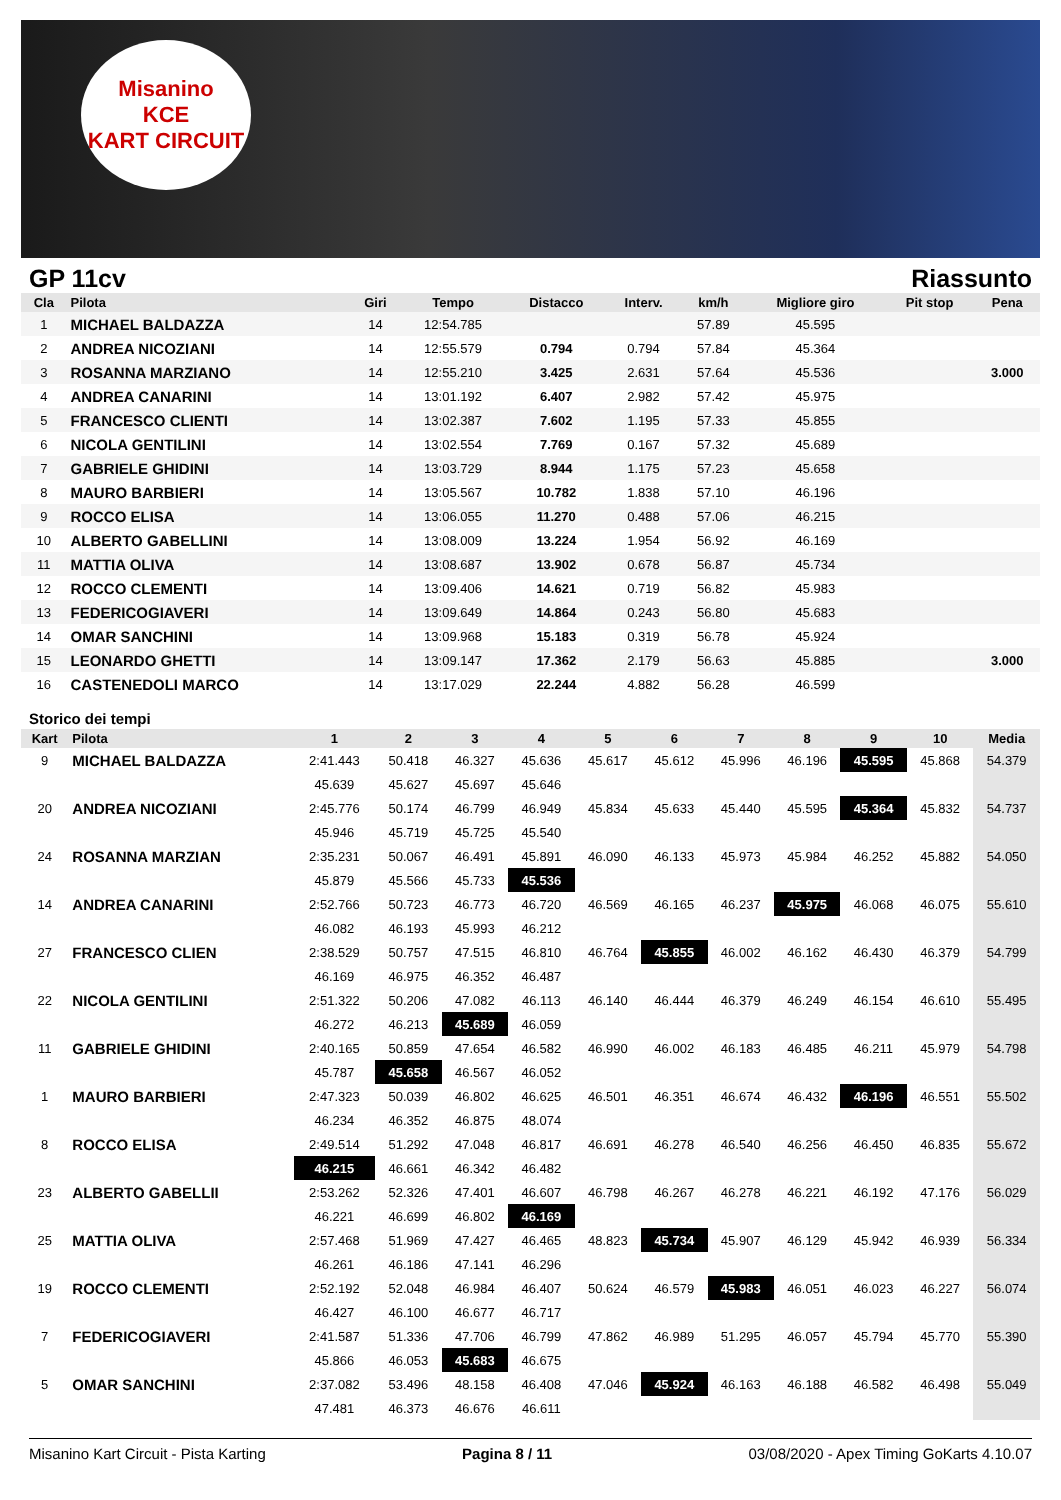Misanino
KCE
KART CIRCUIT
GP 11cv Riassunto
| Cla | Pilota | Giri | Tempo | Distacco | Interv. | km/h | Migliore giro | Pit stop | Pena |
| --- | --- | --- | --- | --- | --- | --- | --- | --- | --- |
| 1 | MICHAEL BALDAZZA | 14 | 12:54.785 | | | 57.89 | 45.595 | | |
| 2 | ANDREA NICOZIANI | 14 | 12:55.579 | 0.794 | 0.794 | 57.84 | 45.364 | | |
| 3 | ROSANNA MARZIANO | 14 | 12:55.210 | 3.425 | 2.631 | 57.64 | 45.536 | | 3.000 |
| 4 | ANDREA CANARINI | 14 | 13:01.192 | 6.407 | 2.982 | 57.42 | 45.975 | | |
| 5 | FRANCESCO CLIENTI | 14 | 13:02.387 | 7.602 | 1.195 | 57.33 | 45.855 | | |
| 6 | NICOLA GENTILINI | 14 | 13:02.554 | 7.769 | 0.167 | 57.32 | 45.689 | | |
| 7 | GABRIELE GHIDINI | 14 | 13:03.729 | 8.944 | 1.175 | 57.23 | 45.658 | | |
| 8 | MAURO BARBIERI | 14 | 13:05.567 | 10.782 | 1.838 | 57.10 | 46.196 | | |
| 9 | ROCCO ELISA | 14 | 13:06.055 | 11.270 | 0.488 | 57.06 | 46.215 | | |
| 10 | ALBERTO GABELLINI | 14 | 13:08.009 | 13.224 | 1.954 | 56.92 | 46.169 | | |
| 11 | MATTIA OLIVA | 14 | 13:08.687 | 13.902 | 0.678 | 56.87 | 45.734 | | |
| 12 | ROCCO CLEMENTI | 14 | 13:09.406 | 14.621 | 0.719 | 56.82 | 45.983 | | |
| 13 | FEDERICOGIAVERI | 14 | 13:09.649 | 14.864 | 0.243 | 56.80 | 45.683 | | |
| 14 | OMAR SANCHINI | 14 | 13:09.968 | 15.183 | 0.319 | 56.78 | 45.924 | | |
| 15 | LEONARDO GHETTI | 14 | 13:09.147 | 17.362 | 2.179 | 56.63 | 45.885 | | 3.000 |
| 16 | CASTENEDOLI MARCO | 14 | 13:17.029 | 22.244 | 4.882 | 56.28 | 46.599 | | |
Storico dei tempi
| Kart | Pilota | 1 | 2 | 3 | 4 | 5 | 6 | 7 | 8 | 9 | 10 | Media |
| --- | --- | --- | --- | --- | --- | --- | --- | --- | --- | --- | --- | --- |
| 9 | MICHAEL BALDAZZA | 2:41.443 | 50.418 | 46.327 | 45.636 | 45.617 | 45.612 | 45.996 | 46.196 | 45.595 | 45.868 | 54.379 |
| | | 45.639 | 45.627 | 45.697 | 45.646 | | | | | | | |
| 20 | ANDREA NICOZIANI | 2:45.776 | 50.174 | 46.799 | 46.949 | 45.834 | 45.633 | 45.440 | 45.595 | 45.364 | 45.832 | 54.737 |
| | | 45.946 | 45.719 | 45.725 | 45.540 | | | | | | | |
| 24 | ROSANNA MARZIAN | 2:35.231 | 50.067 | 46.491 | 45.891 | 46.090 | 46.133 | 45.973 | 45.984 | 46.252 | 45.882 | 54.050 |
| | | 45.879 | 45.566 | 45.733 | 45.536 | | | | | | | |
| 14 | ANDREA CANARINI | 2:52.766 | 50.723 | 46.773 | 46.720 | 46.569 | 46.165 | 46.237 | 45.975 | 46.068 | 46.075 | 55.610 |
| | | 46.082 | 46.193 | 45.993 | 46.212 | | | | | | | |
| 27 | FRANCESCO CLIEN | 2:38.529 | 50.757 | 47.515 | 46.810 | 46.764 | 45.855 | 46.002 | 46.162 | 46.430 | 46.379 | 54.799 |
| | | 46.169 | 46.975 | 46.352 | 46.487 | | | | | | | |
| 22 | NICOLA GENTILINI | 2:51.322 | 50.206 | 47.082 | 46.113 | 46.140 | 46.444 | 46.379 | 46.249 | 46.154 | 46.610 | 55.495 |
| | | 46.272 | 46.213 | 45.689 | 46.059 | | | | | | | |
| 11 | GABRIELE GHIDINI | 2:40.165 | 50.859 | 47.654 | 46.582 | 46.990 | 46.002 | 46.183 | 46.485 | 46.211 | 45.979 | 54.798 |
| | | 45.787 | 45.658 | 46.567 | 46.052 | | | | | | | |
| 1 | MAURO BARBIERI | 2:47.323 | 50.039 | 46.802 | 46.625 | 46.501 | 46.351 | 46.674 | 46.432 | 46.196 | 46.551 | 55.502 |
| | | 46.234 | 46.352 | 46.875 | 48.074 | | | | | | | |
| 8 | ROCCO ELISA | 2:49.514 | 51.292 | 47.048 | 46.817 | 46.691 | 46.278 | 46.540 | 46.256 | 46.450 | 46.835 | 55.672 |
| | | 46.215 | 46.661 | 46.342 | 46.482 | | | | | | | |
| 23 | ALBERTO GABELLII | 2:53.262 | 52.326 | 47.401 | 46.607 | 46.798 | 46.267 | 46.278 | 46.221 | 46.192 | 47.176 | 56.029 |
| | | 46.221 | 46.699 | 46.802 | 46.169 | | | | | | | |
| 25 | MATTIA OLIVA | 2:57.468 | 51.969 | 47.427 | 46.465 | 48.823 | 45.734 | 45.907 | 46.129 | 45.942 | 46.939 | 56.334 |
| | | 46.261 | 46.186 | 47.141 | 46.296 | | | | | | | |
| 19 | ROCCO CLEMENTI | 2:52.192 | 52.048 | 46.984 | 46.407 | 50.624 | 46.579 | 45.983 | 46.051 | 46.023 | 46.227 | 56.074 |
| | | 46.427 | 46.100 | 46.677 | 46.717 | | | | | | | |
| 7 | FEDERICOGIAVERI | 2:41.587 | 51.336 | 47.706 | 46.799 | 47.862 | 46.989 | 51.295 | 46.057 | 45.794 | 45.770 | 55.390 |
| | | 45.866 | 46.053 | 45.683 | 46.675 | | | | | | | |
| 5 | OMAR SANCHINI | 2:37.082 | 53.496 | 48.158 | 46.408 | 47.046 | 45.924 | 46.163 | 46.188 | 46.582 | 46.498 | 55.049 |
| | | 47.481 | 46.373 | 46.676 | 46.611 | | | | | | | |
Misanino Kart Circuit - Pista Karting Pagina 8 / 11 03/08/2020 - Apex Timing GoKarts 4.10.07